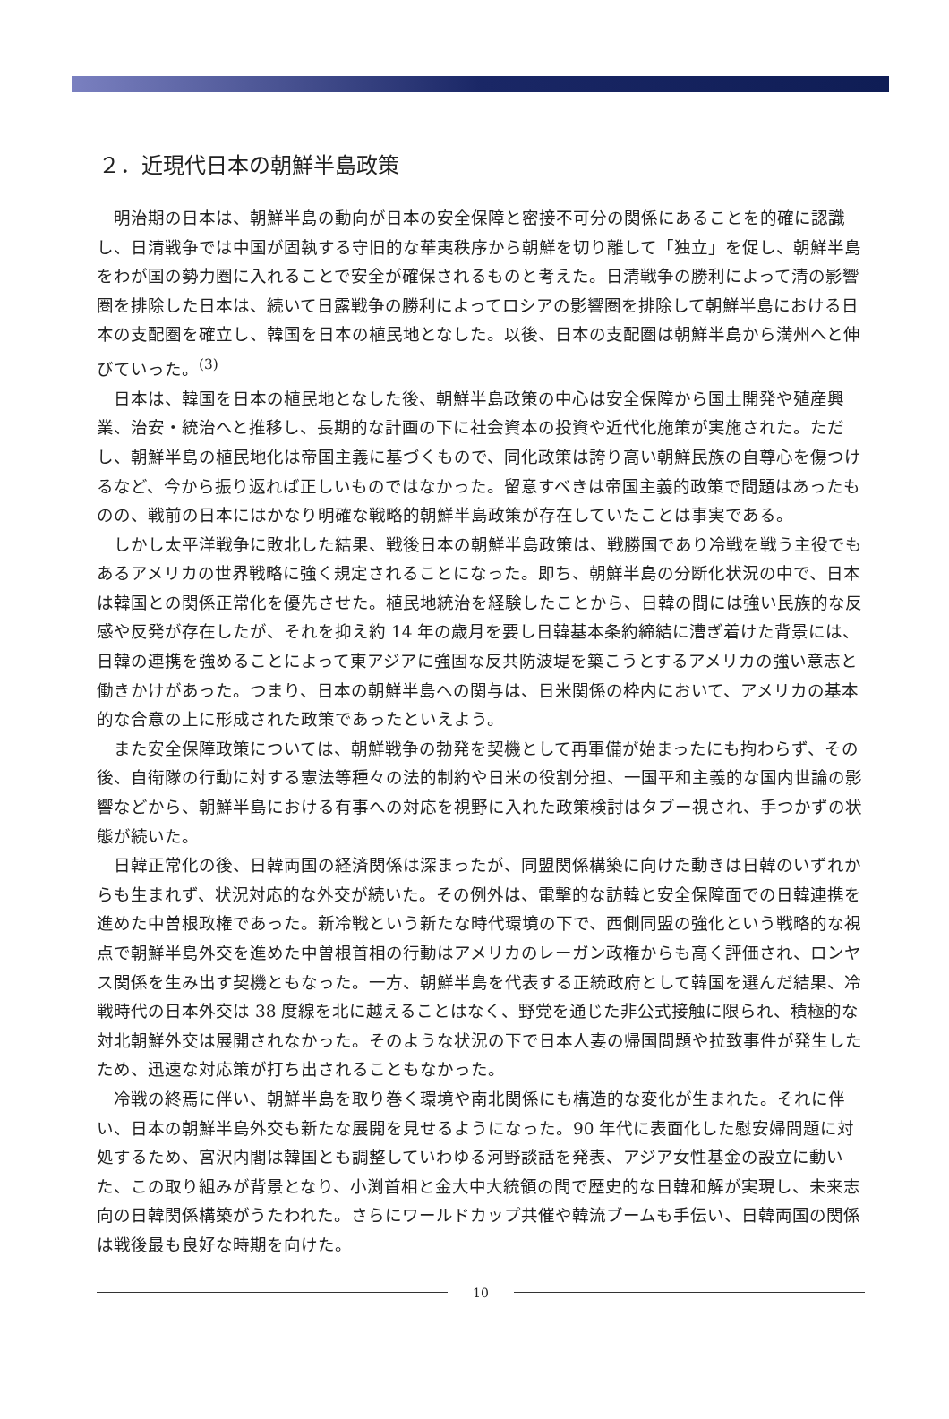２．近現代日本の朝鮮半島政策
明治期の日本は、朝鮮半島の動向が日本の安全保障と密接不可分の関係にあることを的確に認識し、日清戦争では中国が固執する守旧的な華夷秩序から朝鮮を切り離して「独立」を促し、朝鮮半島をわが国の勢力圏に入れることで安全が確保されるものと考えた。日清戦争の勝利によって清の影響圏を排除した日本は、続いて日露戦争の勝利によってロシアの影響圏を排除して朝鮮半島における日本の支配圏を確立し、韓国を日本の植民地となした。以後、日本の支配圏は朝鮮半島から満州へと伸びていった。<sup>(3)</sup>
日本は、韓国を日本の植民地となした後、朝鮮半島政策の中心は安全保障から国土開発や殖産興業、治安・統治へと推移し、長期的な計画の下に社会資本の投資や近代化施策が実施された。ただし、朝鮮半島の植民地化は帝国主義に基づくもので、同化政策は誇り高い朝鮮民族の自尊心を傷つけるなど、今から振り返れば正しいものではなかった。留意すべきは帝国主義的政策で問題はあったものの、戦前の日本にはかなり明確な戦略的朝鮮半島政策が存在していたことは事実である。
しかし太平洋戦争に敗北した結果、戦後日本の朝鮮半島政策は、戦勝国であり冷戦を戦う主役でもあるアメリカの世界戦略に強く規定されることになった。即ち、朝鮮半島の分断化状況の中で、日本は韓国との関係正常化を優先させた。植民地統治を経験したことから、日韓の間には強い民族的な反感や反発が存在したが、それを抑え約 14 年の歳月を要し日韓基本条約締結に漕ぎ着けた背景には、日韓の連携を強めることによって東アジアに強固な反共防波堤を築こうとするアメリカの強い意志と働きかけがあった。つまり、日本の朝鮮半島への関与は、日米関係の枠内において、アメリカの基本的な合意の上に形成された政策であったといえよう。
また安全保障政策については、朝鮮戦争の勃発を契機として再軍備が始まったにも拘わらず、その後、自衛隊の行動に対する憲法等種々の法的制約や日米の役割分担、一国平和主義的な国内世論の影響などから、朝鮮半島における有事への対応を視野に入れた政策検討はタブー視され、手つかずの状態が続いた。
日韓正常化の後、日韓両国の経済関係は深まったが、同盟関係構築に向けた動きは日韓のいずれからも生まれず、状況対応的な外交が続いた。その例外は、電撃的な訪韓と安全保障面での日韓連携を進めた中曽根政権であった。新冷戦という新たな時代環境の下で、西側同盟の強化という戦略的な視点で朝鮮半島外交を進めた中曽根首相の行動はアメリカのレーガン政権からも高く評価され、ロンヤス関係を生み出す契機ともなった。一方、朝鮮半島を代表する正統政府として韓国を選んだ結果、冷戦時代の日本外交は 38 度線を北に越えることはなく、野党を通じた非公式接触に限られ、積極的な対北朝鮮外交は展開されなかった。そのような状況の下で日本人妻の帰国問題や拉致事件が発生したため、迅速な対応策が打ち出されることもなかった。
冷戦の終焉に伴い、朝鮮半島を取り巻く環境や南北関係にも構造的な変化が生まれた。それに伴い、日本の朝鮮半島外交も新たな展開を見せるようになった。90 年代に表面化した慰安婦問題に対処するため、宮沢内閣は韓国とも調整していわゆる河野談話を発表、アジア女性基金の設立に動いた、この取り組みが背景となり、小渕首相と金大中大統領の間で歴史的な日韓和解が実現し、未来志向の日韓関係構築がうたわれた。さらにワールドカップ共催や韓流ブームも手伝い、日韓両国の関係は戦後最も良好な時期を向けた。
10